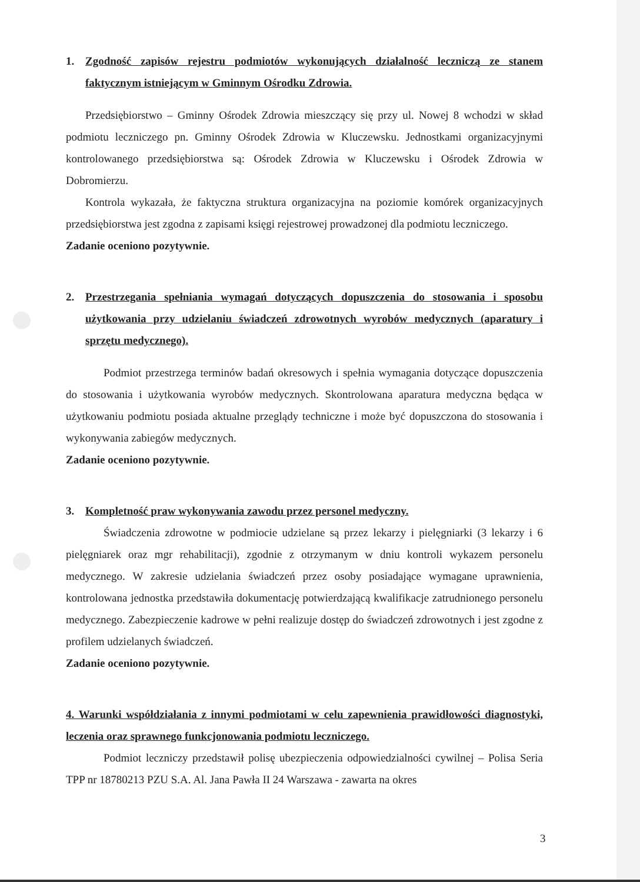1. Zgodność zapisów rejestru podmiotów wykonujących działalność leczniczą ze stanem faktycznym istniejącym w Gminnym Ośrodku Zdrowia.
Przedsiębiorstwo – Gminny Ośrodek Zdrowia mieszczący się przy ul. Nowej 8 wchodzi w skład podmiotu leczniczego pn. Gminny Ośrodek Zdrowia w Kluczewsku. Jednostkami organizacyjnymi kontrolowanego przedsiębiorstwa są: Ośrodek Zdrowia w Kluczewsku i Ośrodek Zdrowia w Dobromierzu.
Kontrola wykazała, że faktyczna struktura organizacyjna na poziomie komórek organizacyjnych przedsiębiorstwa jest zgodna z zapisami księgi rejestrowej prowadzonej dla podmiotu leczniczego.
Zadanie oceniono pozytywnie.
2. Przestrzegania spełniania wymagań dotyczących dopuszczenia do stosowania i sposobu użytkowania przy udzielaniu świadczeń zdrowotnych wyrobów medycznych (aparatury i sprzętu medycznego).
Podmiot przestrzega terminów badań okresowych i spełnia wymagania dotyczące dopuszczenia do stosowania i użytkowania wyrobów medycznych. Skontrolowana aparatura medyczna będąca w użytkowaniu podmiotu posiada aktualne przeglądy techniczne i może być dopuszczona do stosowania i wykonywania zabiegów medycznych.
Zadanie oceniono pozytywnie.
3. Kompletność praw wykonywania zawodu przez personel medyczny.
Świadczenia zdrowotne w podmiocie udzielane są przez lekarzy i pielęgniarki (3 lekarzy i 6 pielęgniarek oraz mgr rehabilitacji), zgodnie z otrzymanym w dniu kontroli wykazem personelu medycznego. W zakresie udzielania świadczeń przez osoby posiadające wymagane uprawnienia, kontrolowana jednostka przedstawiła dokumentację potwierdzającą kwalifikacje zatrudnionego personelu medycznego. Zabezpieczenie kadrowe w pełni realizuje dostęp do świadczeń zdrowotnych i jest zgodne z profilem udzielanych świadczeń.
Zadanie oceniono pozytywnie.
4. Warunki współdziałania z innymi podmiotami w celu zapewnienia prawidłowości diagnostyki, leczenia oraz sprawnego funkcjonowania podmiotu leczniczego.
Podmiot leczniczy przedstawił polisę ubezpieczenia odpowiedzialności cywilnej – Polisa Seria TPP nr 18780213 PZU S.A. Al. Jana Pawła II 24 Warszawa - zawarta na okres
3